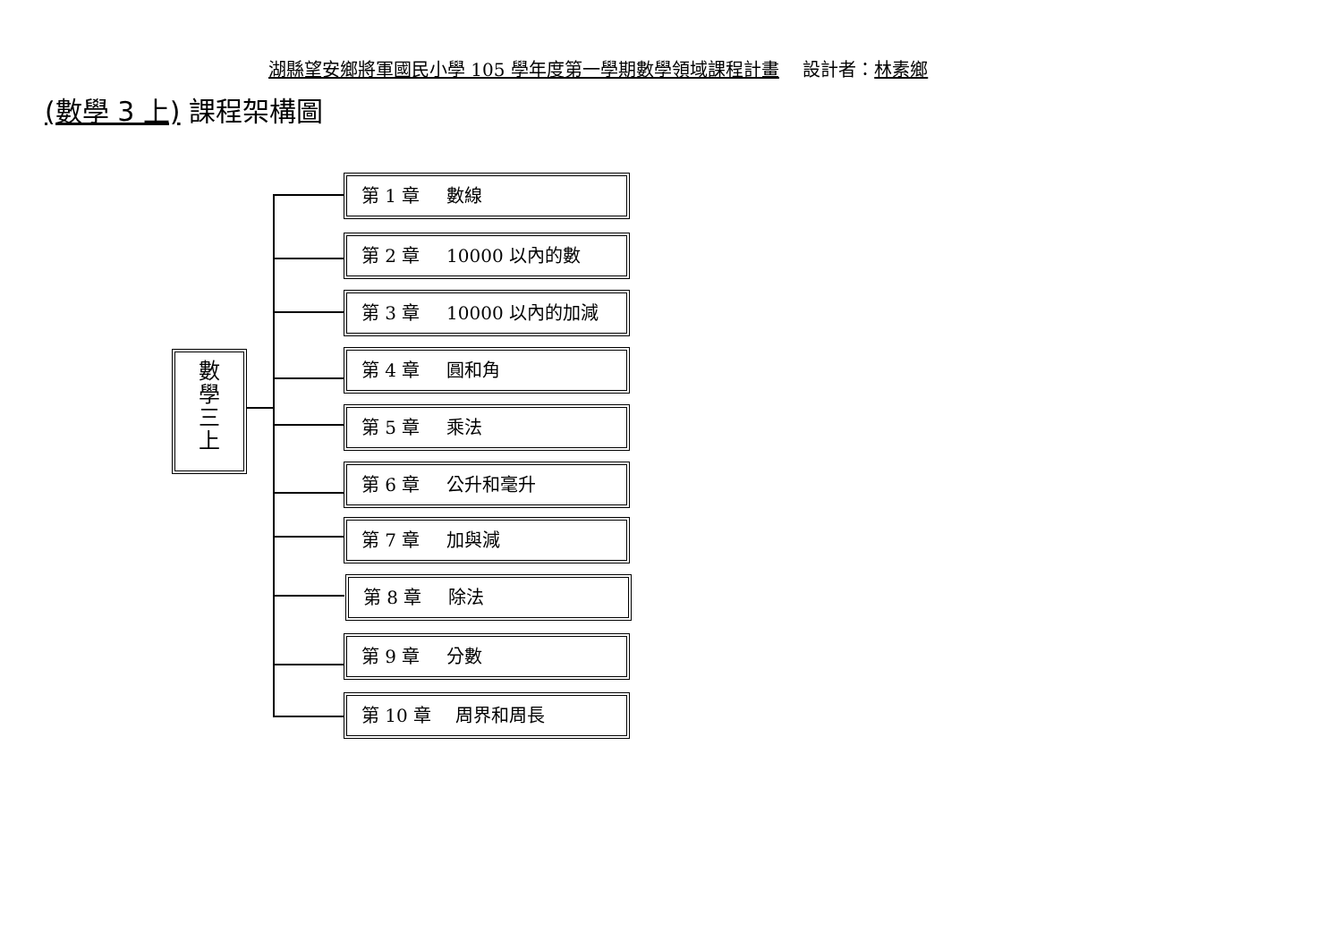湖縣望安鄉將軍國民小學 105 學年度第一學期數學領域課程計畫　 設計者：林素鄉
(數學 3 上) 課程架構圖
數
學
三
上
第 1 章 數線
第 2 章 10000 以內的數
第 3 章 10000 以內的加減
第 4 章 圓和角
第 5 章 乘法
第 6 章 公升和毫升
第 7 章 加與減
第 8 章 除法
第 9 章 分數
第 10 章 周界和周長